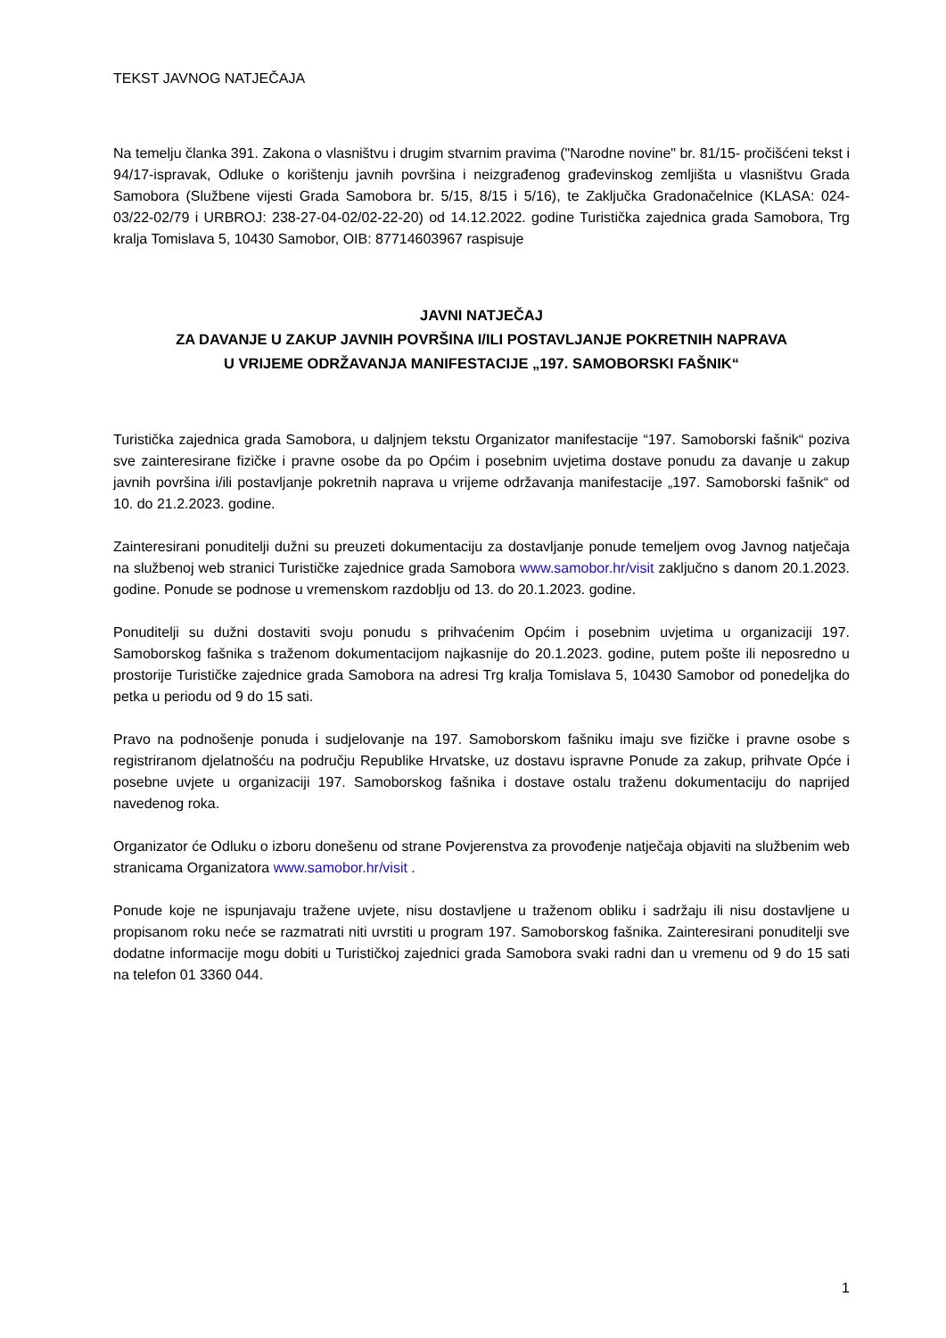TEKST JAVNOG NATJEČAJA
Na temelju članka 391. Zakona o vlasništvu i drugim stvarnim pravima ("Narodne novine" br. 81/15- pročišćeni tekst i 94/17-ispravak, Odluke o korištenju javnih površina i neizgrađenog građevinskog zemljišta u vlasništvu Grada Samobora (Službene vijesti Grada Samobora br. 5/15, 8/15 i 5/16), te Zaključka Gradonačelnice (KLASA: 024-03/22-02/79 i URBROJ: 238-27-04-02/02-22-20) od 14.12.2022. godine Turistička zajednica grada Samobora, Trg kralja Tomislava 5, 10430 Samobor, OIB: 87714603967 raspisuje
JAVNI NATJEČAJ
ZA DAVANJE U ZAKUP JAVNIH POVRŠINA I/ILI POSTAVLJANJE POKRETNIH NAPRAVA
U VRIJEME ODRŽAVANJA MANIFESTACIJE „197. SAMOBORSKI FAŠNIK“
Turistička zajednica grada Samobora, u daljnjem tekstu Organizator manifestacije “197. Samoborski fašnik“ poziva sve zainteresirane fizičke i pravne osobe da po Općim i posebnim uvjetima dostave ponudu za davanje u zakup javnih površina i/ili postavljanje pokretnih naprava u vrijeme održavanja manifestacije „197. Samoborski fašnik“ od 10. do 21.2.2023. godine.
Zainteresirani ponuditelji dužni su preuzeti dokumentaciju za dostavljanje ponude temeljem ovog Javnog natječaja na službenoj web stranici Turističke zajednice grada Samobora www.samobor.hr/visit zaključno s danom 20.1.2023. godine. Ponude se podnose u vremenskom razdoblju od 13. do 20.1.2023. godine.
Ponuditelji su dužni dostaviti svoju ponudu s prihvaćenim Općim i posebnim uvjetima u organizaciji 197. Samoborskog fašnika s traženom dokumentacijom najkasnije do 20.1.2023. godine, putem pošte ili neposredno u prostorije Turističke zajednice grada Samobora na adresi Trg kralja Tomislava 5, 10430 Samobor od ponedeljka do petka u periodu od 9 do 15 sati.
Pravo na podnošenje ponuda i sudjelovanje na 197. Samoborskom fašniku imaju sve fizičke i pravne osobe s registriranom djelatnošću na području Republike Hrvatske, uz dostavu ispravne Ponude za zakup, prihvate Opće i posebne uvjete u organizaciji 197. Samoborskog fašnika i dostave ostalu traženu dokumentaciju do naprijed navedenog roka.
Organizator će Odluku o izboru donešenu od strane Povjerenstva za provođenje natječaja objaviti na službenim web stranicama Organizatora www.samobor.hr/visit .
Ponude koje ne ispunjavaju tražene uvjete, nisu dostavljene u traženom obliku i sadržaju ili nisu dostavljene u propisanom roku neće se razmatrati niti uvrstiti u program 197. Samoborskog fašnika. Zainteresirani ponuditelji sve dodatne informacije mogu dobiti u Turističkoj zajednici grada Samobora svaki radni dan u vremenu od 9 do 15 sati na telefon 01 3360 044.
1